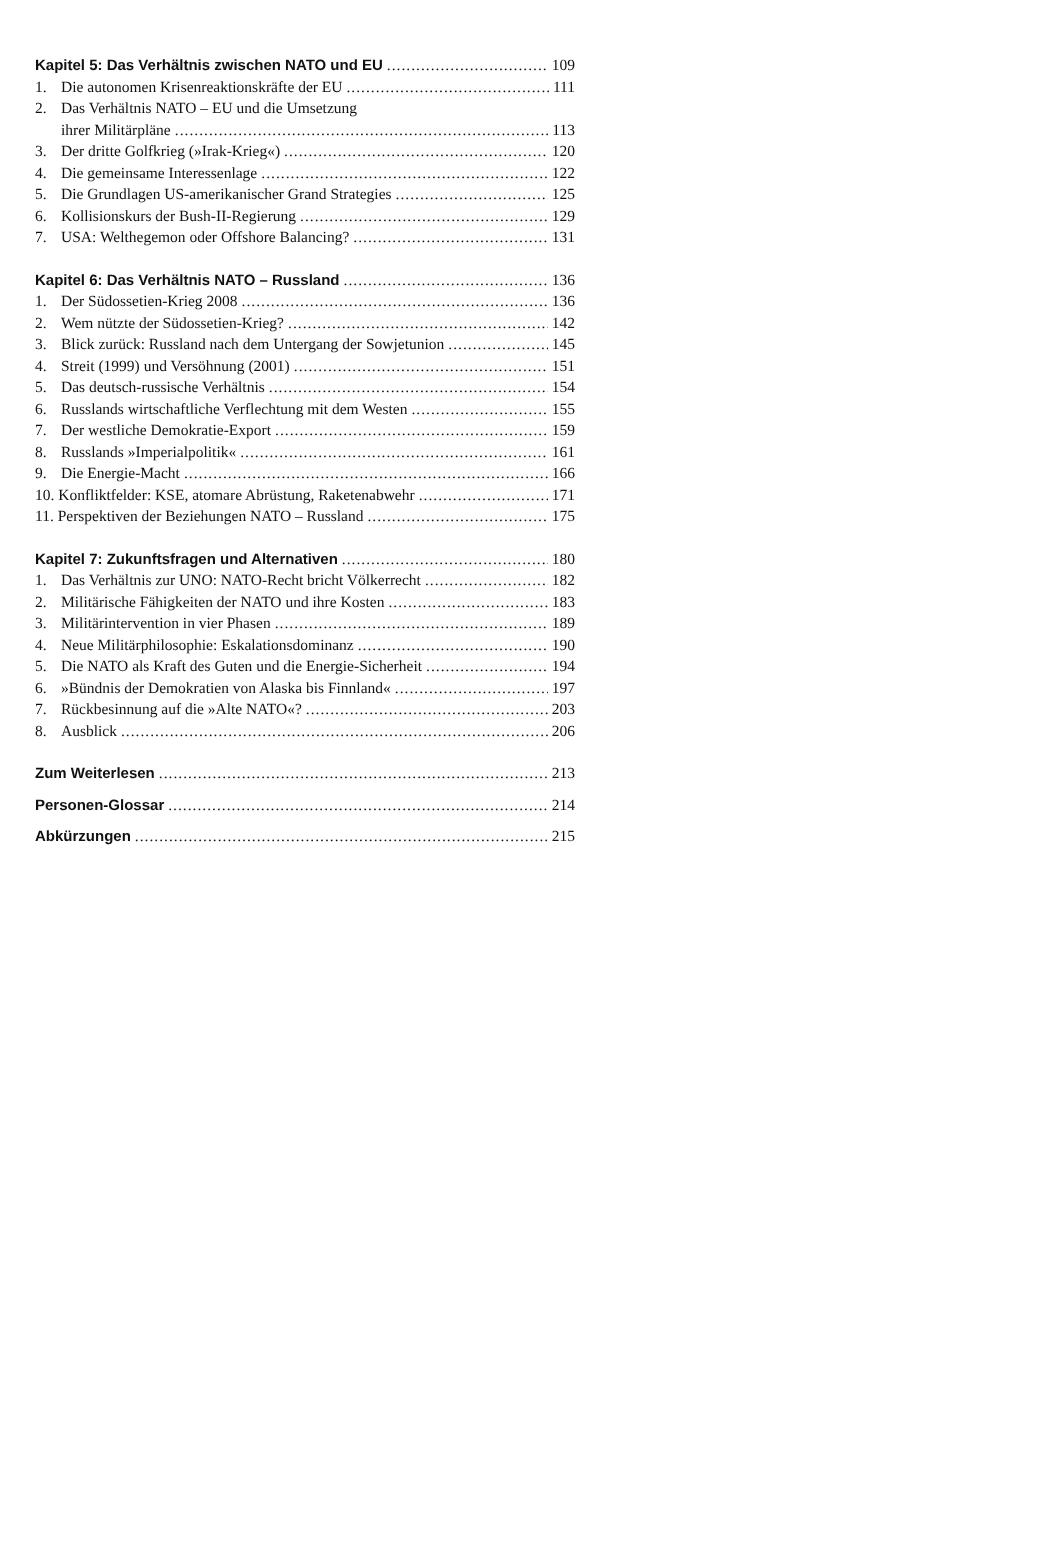Kapitel 5: Das Verhältnis zwischen NATO und EU 109
1. Die autonomen Krisenreaktionskräfte der EU 111
2. Das Verhältnis NATO – EU und die Umsetzung
ihrer Militärpläne 113
3. Der dritte Golfkrieg (»Irak-Krieg«) 120
4. Die gemeinsame Interessenlage 122
5. Die Grundlagen US-amerikanischer Grand Strategies 125
6. Kollisionskurs der Bush-II-Regierung 129
7. USA: Welthegemon oder Offshore Balancing? 131
Kapitel 6: Das Verhältnis NATO – Russland 136
1. Der Südossetien-Krieg 2008 136
2. Wem nützte der Südossetien-Krieg? 142
3. Blick zurück: Russland nach dem Untergang der Sowjetunion 145
4. Streit (1999) und Versöhnung (2001) 151
5. Das deutsch-russische Verhältnis 154
6. Russlands wirtschaftliche Verflechtung mit dem Westen 155
7. Der westliche Demokratie-Export 159
8. Russlands »Imperialpolitik« 161
9. Die Energie-Macht 166
10. Konfliktfelder: KSE, atomare Abrüstung, Raketenabwehr 171
11. Perspektiven der Beziehungen NATO – Russland 175
Kapitel 7: Zukunftsfragen und Alternativen 180
1. Das Verhältnis zur UNO: NATO-Recht bricht Völkerrecht 182
2. Militärische Fähigkeiten der NATO und ihre Kosten 183
3. Militärintervention in vier Phasen 189
4. Neue Militärphilosophie: Eskalationsdominanz 190
5. Die NATO als Kraft des Guten und die Energie-Sicherheit 194
6. »Bündnis der Demokratien von Alaska bis Finnland« 197
7. Rückbesinnung auf die »Alte NATO«? 203
8. Ausblick 206
Zum Weiterlesen 213
Personen-Glossar 214
Abkürzungen 215